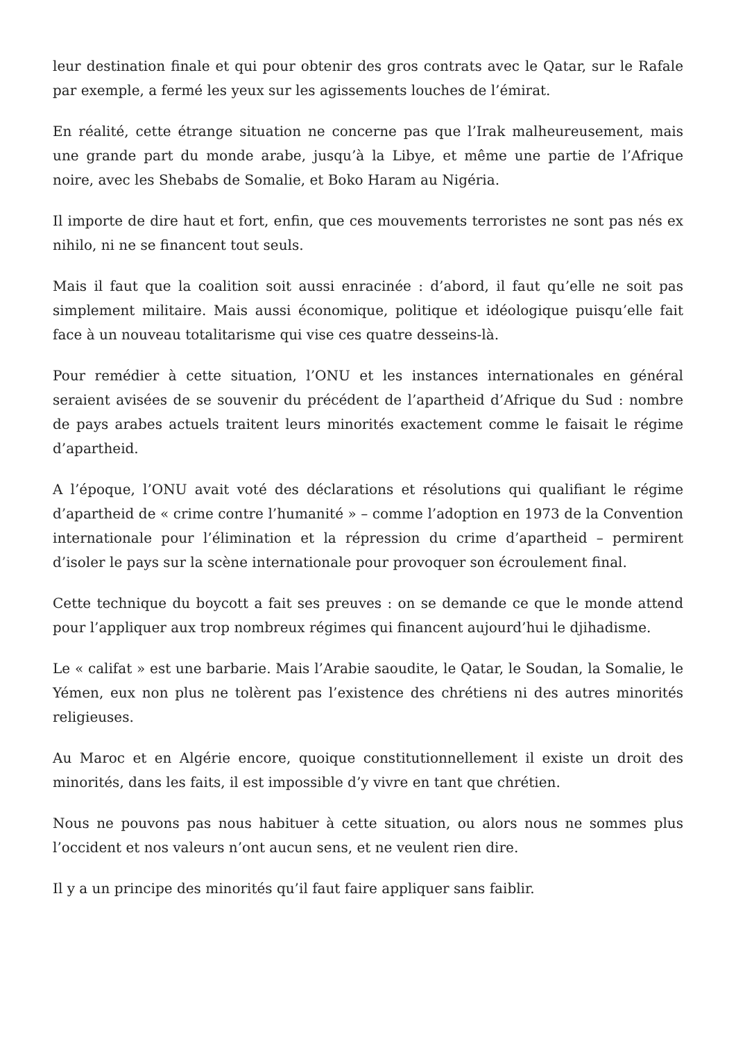leur destination finale et qui pour obtenir des gros contrats avec le Qatar, sur le Rafale par exemple, a fermé les yeux sur les agissements louches de l’émirat.
En réalité, cette étrange situation ne concerne pas que l’Irak malheureusement, mais une grande part du monde arabe, jusqu’à la Libye, et même une partie de l’Afrique noire, avec les Shebabs de Somalie, et Boko Haram au Nigéria.
Il importe de dire haut et fort, enfin, que ces mouvements terroristes ne sont pas nés ex nihilo, ni ne se financent tout seuls.
Mais il faut que la coalition soit aussi enracinée : d’abord, il faut qu’elle ne soit pas simplement militaire. Mais aussi économique, politique et idéologique puisqu’elle fait face à un nouveau totalitarisme qui vise ces quatre desseins-là.
Pour remédier à cette situation, l’ONU et les instances internationales en général seraient avisées de se souvenir du précédent de l’apartheid d’Afrique du Sud : nombre de pays arabes actuels traitent leurs minorités exactement comme le faisait le régime d’apartheid.
A l’époque, l’ONU avait voté des déclarations et résolutions qui qualifiant le régime d’apartheid de « crime contre l’humanité » – comme l’adoption en 1973 de la Convention internationale pour l’élimination et la répression du crime d’apartheid – permirent d’isoler le pays sur la scène internationale pour provoquer son écroulement final.
Cette technique du boycott a fait ses preuves : on se demande ce que le monde attend pour l’appliquer aux trop nombreux régimes qui financent aujourd’hui le djihadisme.
Le « califat » est une barbarie. Mais l’Arabie saoudite, le Qatar, le Soudan, la Somalie, le Yémen, eux non plus ne tolèrent pas l’existence des chrétiens ni des autres minorités religieuses.
Au Maroc et en Algérie encore, quoique constitutionnellement il existe un droit des minorités, dans les faits, il est impossible d’y vivre en tant que chrétien.
Nous ne pouvons pas nous habituer à cette situation, ou alors nous ne sommes plus l’occident et nos valeurs n’ont aucun sens, et ne veulent rien dire.
Il y a un principe des minorités qu’il faut faire appliquer sans faiblir.